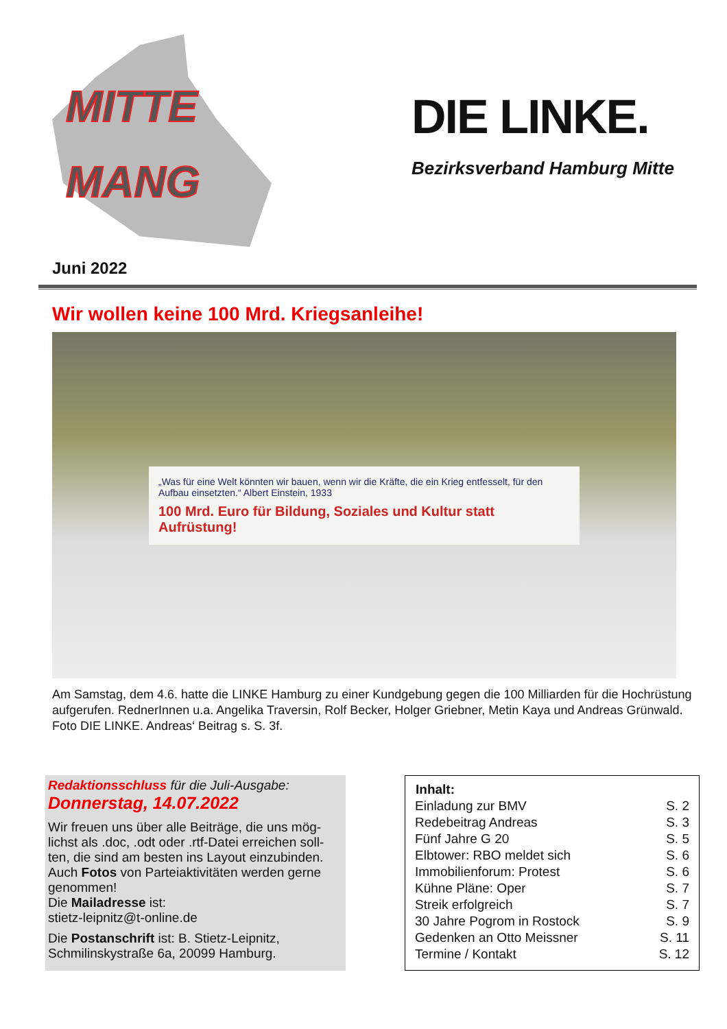MITTE
MANG
DIE LINKE.
Bezirksverband Hamburg Mitte
Juni 2022
Wir wollen keine 100 Mrd. Kriegsanleihe!
„Was für eine Welt könnten wir bauen, wenn wir die Kräfte, die ein Krieg entfesselt, für den Aufbau einsetzten.“ Albert Einstein, 1933
100 Mrd. Euro für Bildung, Soziales und Kultur statt Aufrüstung!
Am Samstag, dem 4.6. hatte die LINKE Hamburg zu einer Kundgebung gegen die 100 Milliarden für die Hochrüstung aufgerufen. RednerInnen u.a. Angelika Traversin, Rolf Becker, Holger Griebner, Metin Kaya und Andreas Grünwald. Foto DIE LINKE. Andreas‘ Beitrag s. S. 3f.
Redaktionsschluss für die Juli-Ausgabe:
Donnerstag, 14.07.2022
Wir freuen uns über alle Beiträge, die uns mög-lichst als .doc, .odt oder .rtf-Datei erreichen soll-ten, die sind am besten ins Layout einzubinden. Auch Fotos von Parteiaktivitäten werden gerne genommen!
Die Mailadresse ist:
stietz-leipnitz@t-online.de
Die Postanschrift ist: B. Stietz-Leipnitz, Schmilinskystraße 6a, 20099 Hamburg.
| Inhalt: | |
| --- | --- |
| Einladung zur BMV | S. 2 |
| Redebeitrag Andreas | S. 3 |
| Fünf Jahre G 20 | S. 5 |
| Elbtower: RBO meldet sich | S. 6 |
| Immobilienforum: Protest | S. 6 |
| Kühne Pläne: Oper | S. 7 |
| Streik erfolgreich | S. 7 |
| 30 Jahre Pogrom in Rostock | S. 9 |
| Gedenken an Otto Meissner | S. 11 |
| Termine / Kontakt | S. 12 |